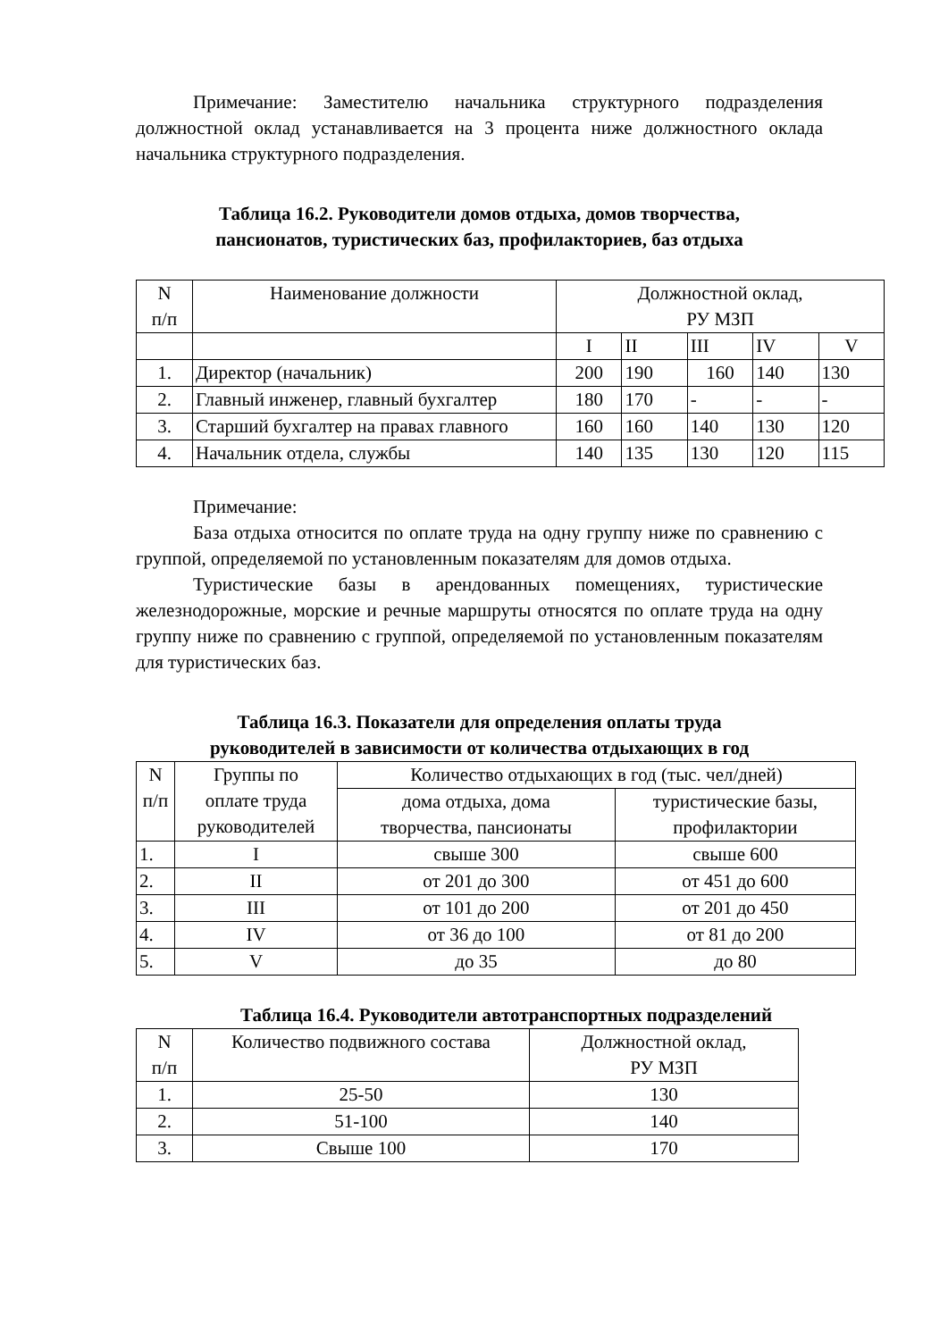Примечание: Заместителю начальника структурного подразделения должностной оклад устанавливается на 3 процента ниже должностного оклада начальника структурного подразделения.
Таблица 16.2. Руководители домов отдыха, домов творчества,
пансионатов, туристических баз, профилакториев, баз отдыха
| N п/п | Наименование должности | Должностной оклад, РУ МЗП | | | | |
| | | I | II | III | IV | V |
| 1. | Директор (начальник) | 200 | 190 | 160 | 140 | 130 |
| 2. | Главный инженер, главный бухгалтер | 180 | 170 | - | - | - |
| 3. | Старший бухгалтер на правах главного | 160 | 160 | 140 | 130 | 120 |
| 4. | Начальник отдела, службы | 140 | 135 | 130 | 120 | 115 |
Примечание:
База отдыха относится по оплате труда на одну группу ниже по сравнению с группой, определяемой по установленным показателям для домов отдыха.
Туристические базы в арендованных помещениях, туристические железнодорожные, морские и речные маршруты относятся по оплате труда на одну группу ниже по сравнению с группой, определяемой по установленным показателям для туристических баз.
Таблица 16.3. Показатели для определения оплаты труда
руководителей в зависимости от количества отдыхающих в год
| N п/п | Группы по оплате труда руководителей | Количество отдыхающих в год (тыс. чел/дней) | |
| | | дома отдыха, дома творчества, пансионаты | туристические базы, профилактории |
| 1. | I | свыше 300 | свыше 600 |
| 2. | II | от 201 до 300 | от 451 до 600 |
| 3. | III | от 101 до 200 | от 201 до 450 |
| 4. | IV | от 36 до 100 | от 81 до 200 |
| 5. | V | до 35 | до 80 |
Таблица 16.4. Руководители автотранспортных подразделений
| N п/п | Количество подвижного состава | Должностной оклад, РУ МЗП |
| 1. | 25-50 | 130 |
| 2. | 51-100 | 140 |
| 3. | Свыше 100 | 170 |